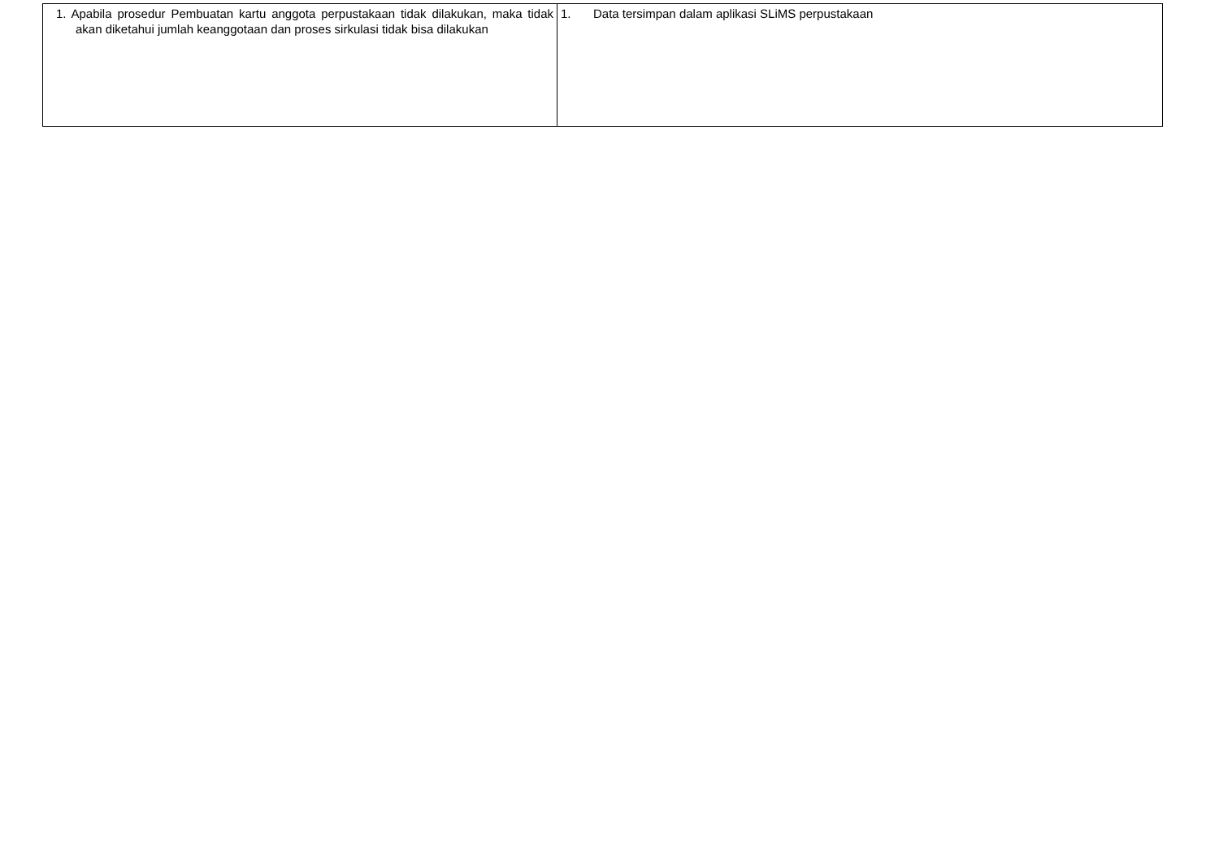| 1. Apabila prosedur Pembuatan kartu anggota perpustakaan tidak dilakukan, maka tidak akan diketahui jumlah keanggotaan dan proses sirkulasi tidak bisa dilakukan | 1. Data tersimpan dalam aplikasi SLiMS perpustakaan |